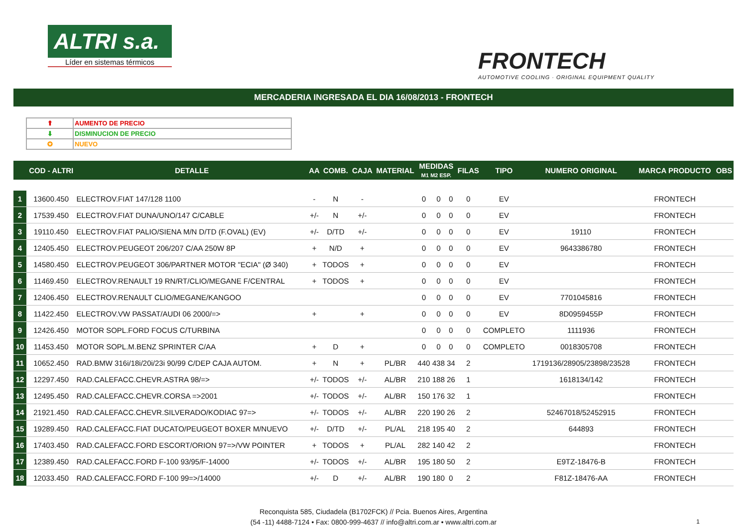ALTRI s.a.
Líder en sistemas térmicos
FRONTECH
AUTOMOTIVE COOLING · ORIGINAL EQUIPMENT QUALITY
MERCADERIA INGRESADA EL DIA 16/08/2013 - FRONTECH
| ⬆ | AUMENTO DE PRECIO |
| ⬇ | DISMINUCION DE PRECIO |
| ✪ | NUEVO |
| | COD - ALTRI | DETALLE | AA | COMB. | CAJA | MATERIAL | MEDIDAS M1 M2 ESP. | | | FILAS | TIPO | NUMERO ORIGINAL | MARCA PRODUCTO | OBS |
| --- | --- | --- | --- | --- | --- | --- | --- | --- | --- | --- | --- | --- | --- | --- |
| 1 | 13600.450 | ELECTROV.FIAT 147/128 1100 | - | N | - | | 0 | 0 | 0 | 0 | EV | | FRONTECH | |
| 2 | 17539.450 | ELECTROV.FIAT DUNA/UNO/147 C/CABLE | +/- | N | +/- | | 0 | 0 | 0 | 0 | EV | | FRONTECH | |
| 3 | 19110.450 | ELECTROV.FIAT PALIO/SIENA M/N D/TD (F.OVAL) (EV) | +/- | D/TD | +/- | | 0 | 0 | 0 | 0 | EV | 19110 | FRONTECH | |
| 4 | 12405.450 | ELECTROV.PEUGEOT 206/207 C/AA 250W 8P | + | N/D | + | | 0 | 0 | 0 | 0 | EV | 9643386780 | FRONTECH | |
| 5 | 14580.450 | ELECTROV.PEUGEOT 306/PARTNER MOTOR "ECIA" (Ø 340) | + | TODOS | + | | 0 | 0 | 0 | 0 | EV | | FRONTECH | |
| 6 | 11469.450 | ELECTROV.RENAULT 19 RN/RT/CLIO/MEGANE F/CENTRAL | + | TODOS | + | | 0 | 0 | 0 | 0 | EV | | FRONTECH | |
| 7 | 12406.450 | ELECTROV.RENAULT CLIO/MEGANE/KANGOO | | | | | 0 | 0 | 0 | 0 | EV | 7701045816 | FRONTECH | |
| 8 | 11422.450 | ELECTROV.VW PASSAT/AUDI 06 2000/=> | + | | + | | 0 | 0 | 0 | 0 | EV | 8D0959455P | FRONTECH | |
| 9 | 12426.450 | MOTOR SOPL.FORD FOCUS C/TURBINA | | | | | 0 | 0 | 0 | 0 | COMPLETO | 1111936 | FRONTECH | |
| 10 | 11453.450 | MOTOR SOPL.M.BENZ SPRINTER C/AA | + | D | + | | 0 | 0 | 0 | 0 | COMPLETO | 0018305708 | FRONTECH | |
| 11 | 10652.450 | RAD.BMW 316i/18i/20i/23i 90/99 C/DEP CAJA AUTOM. | + | N | + | PL/BR | 440 | 438 | 34 | 2 | | 1719136/28905/23898/23528 | FRONTECH | |
| 12 | 12297.450 | RAD.CALEFACC.CHEVR.ASTRA 98/=> | +/- | TODOS | +/- | AL/BR | 210 | 188 | 26 | 1 | | 1618134/142 | FRONTECH | |
| 13 | 12495.450 | RAD.CALEFACC.CHEVR.CORSA =>2001 | +/- | TODOS | +/- | AL/BR | 150 | 176 | 32 | 1 | | | FRONTECH | |
| 14 | 21921.450 | RAD.CALEFACC.CHEVR.SILVERADO/KODIAC 97=> | +/- | TODOS | +/- | AL/BR | 220 | 190 | 26 | 2 | | 52467018/52452915 | FRONTECH | |
| 15 | 19289.450 | RAD.CALEFACC.FIAT DUCATO/PEUGEOT BOXER M/NUEVO | +/- | D/TD | +/- | PL/AL | 218 | 195 | 40 | 2 | | 644893 | FRONTECH | |
| 16 | 17403.450 | RAD.CALEFACC.FORD ESCORT/ORION 97=>/VW POINTER | + | TODOS | + | PL/AL | 282 | 140 | 42 | 2 | | | FRONTECH | |
| 17 | 12389.450 | RAD.CALEFACC.FORD F-100 93/95/F-14000 | +/- | TODOS | +/- | AL/BR | 195 | 180 | 50 | 2 | | E9TZ-18476-B | FRONTECH | |
| 18 | 12033.450 | RAD.CALEFACC.FORD F-100 99=>/14000 | +/- | D | +/- | AL/BR | 190 | 180 | 0 | 2 | | F81Z-18476-AA | FRONTECH | |
Reconquista 585, Ciudadela (B1702FCK) // Pcia. Buenos Aires, Argentina
(54 -11) 4488-7124 • Fax: 0800-999-4637 // info@altri.com.ar • www.altri.com.ar
1